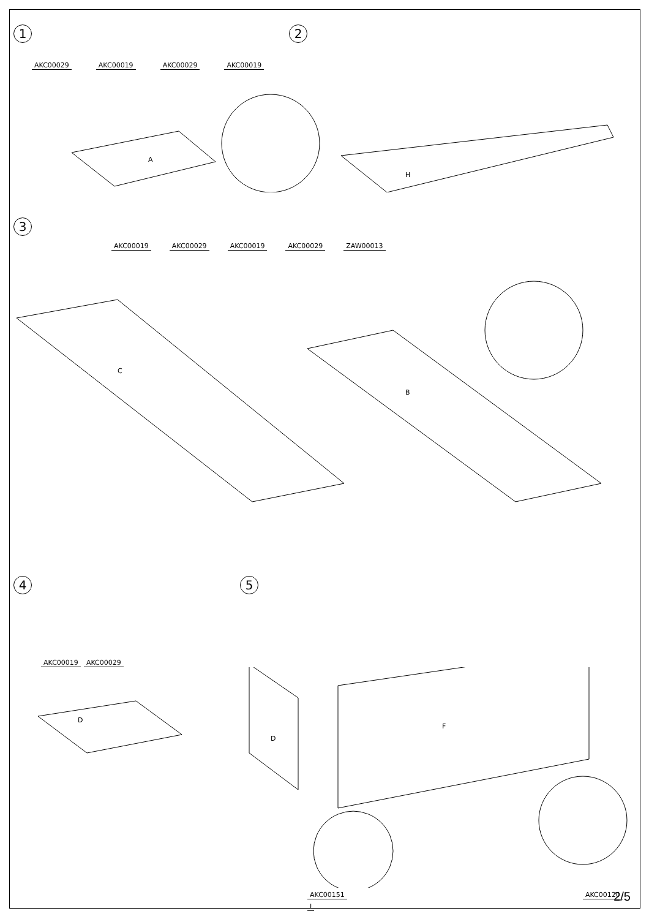1 2
AKC00029 AKC00019 AKC00029 AKC00019
A
H
3
AKC00019 AKC00029 AKC00019 AKC00029 ZAW00013
C
B
4 5
AKC00019 AKC00029
D
D
F
AKC00151 AKC00120 I
2/5